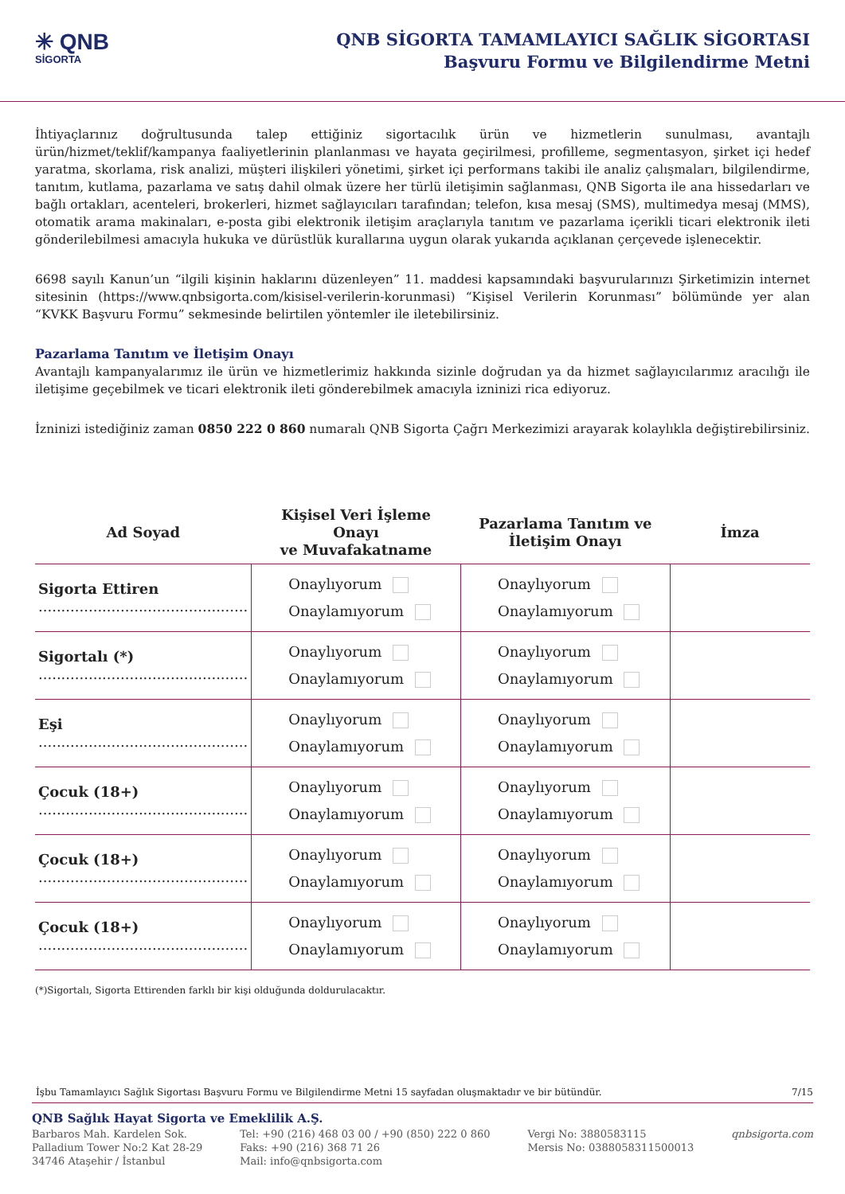✳ QNB
SİGORTA
QNB SİGORTA TAMAMLAYICI SAĞLIK SİGORTASI
Başvuru Formu ve Bilgilendirme Metni
İhtiyaçlarınız doğrultusunda talep ettiğiniz sigortacılık ürün ve hizmetlerin sunulması, avantajlı ürün/hizmet/teklif/kampanya faaliyetlerinin planlanması ve hayata geçirilmesi, profilleme, segmentasyon, şirket içi hedef yaratma, skorlama, risk analizi, müşteri ilişkileri yönetimi, şirket içi performans takibi ile analiz çalışmaları, bilgilendirme, tanıtım, kutlama, pazarlama ve satış dahil olmak üzere her türlü iletişimin sağlanması, QNB Sigorta ile ana hissedarları ve bağlı ortakları, acenteleri, brokerleri, hizmet sağlayıcıları tarafından; telefon, kısa mesaj (SMS), multimedya mesaj (MMS), otomatik arama makinaları, e-posta gibi elektronik iletişim araçlarıyla tanıtım ve pazarlama içerikli ticari elektronik ileti gönderilebilmesi amacıyla hukuka ve dürüstlük kurallarına uygun olarak yukarıda açıklanan çerçevede işlenecektir.
6698 sayılı Kanun’un “ilgili kişinin haklarını düzenleyen” 11. maddesi kapsamındaki başvurularınızı Şirketimizin internet sitesinin (https://www.qnbsigorta.com/kisisel-verilerin-korunmasi) “Kişisel Verilerin Korunması” bölümünde yer alan “KVKK Başvuru Formu” sekmesinde belirtilen yöntemler ile iletebilirsiniz.
Pazarlama Tanıtım ve İletişim Onayı
Avantajlı kampanyalarımız ile ürün ve hizmetlerimiz hakkında sizinle doğrudan ya da hizmet sağlayıcılarımız aracılığı ile iletişime geçebilmek ve ticari elektronik ileti gönderebilmek amacıyla izninizi rica ediyoruz.
İzninizi istediğiniz zaman 0850 222 0 860 numaralı QNB Sigorta Çağrı Merkezimizi arayarak kolaylıkla değiştirebilirsiniz.
| Ad Soyad | Kişisel Veri İşleme Onayı ve Muvafakatname | Pazarlama Tanıtım ve İletişim Onayı | İmza |
| --- | --- | --- | --- |
| Sigorta Ettiren .............................................. | Onaylıyorum Onaylamıyorum | Onaylıyorum Onaylamıyorum | |
| Sigortalı (*) .............................................. | Onaylıyorum Onaylamıyorum | Onaylıyorum Onaylamıyorum | |
| Eşi .............................................. | Onaylıyorum Onaylamıyorum | Onaylıyorum Onaylamıyorum | |
| Çocuk (18+) .............................................. | Onaylıyorum Onaylamıyorum | Onaylıyorum Onaylamıyorum | |
| Çocuk (18+) .............................................. | Onaylıyorum Onaylamıyorum | Onaylıyorum Onaylamıyorum | |
| Çocuk (18+) .............................................. | Onaylıyorum Onaylamıyorum | Onaylıyorum Onaylamıyorum | |
(*)Sigortalı, Sigorta Ettirenden farklı bir kişi olduğunda doldurulacaktır.
İşbu Tamamlayıcı Sağlık Sigortası Başvuru Formu ve Bilgilendirme Metni 15 sayfadan oluşmaktadır ve bir bütündür. 7/15
QNB Sağlık Hayat Sigorta ve Emeklilik A.Ş.
Barbaros Mah. Kardelen Sok.
Palladium Tower No:2 Kat 28-29
34746 Ataşehir / İstanbul
Tel: +90 (216) 468 03 00 / +90 (850) 222 0 860
Faks: +90 (216) 368 71 26
Mail: info@qnbsigorta.com
Vergi No: 3880583115
Mersis No: 0388058311500013
qnbsigorta.com